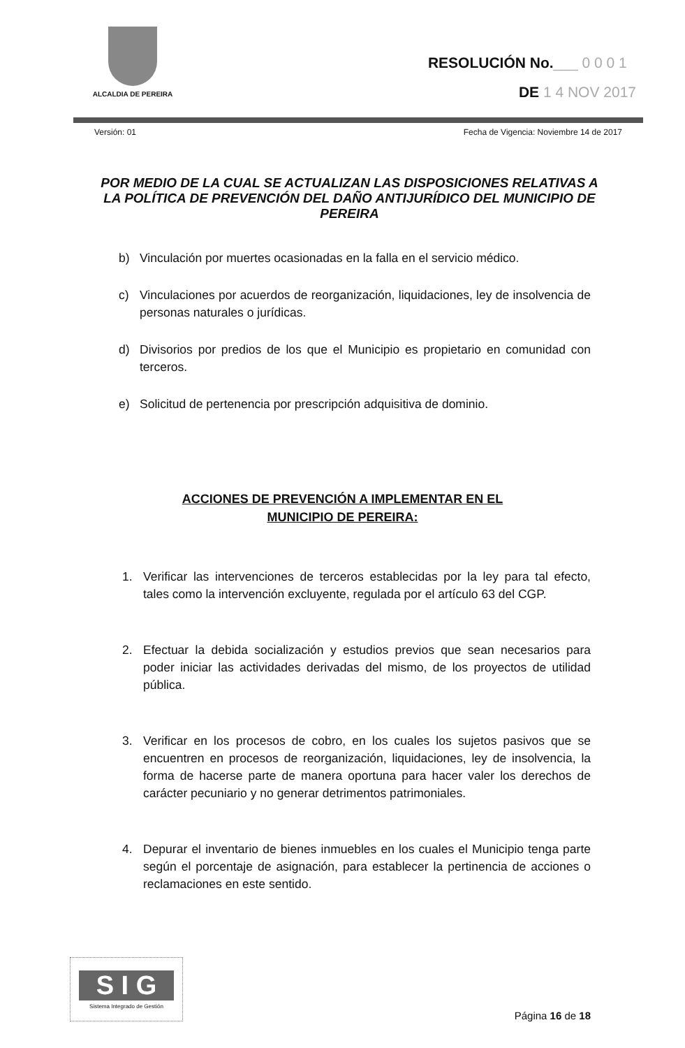ALCALDIA DE PEREIRA
RESOLUCIÓN No.___ 0 0 0 1
DE 1 4 NOV 2017
Versión: 01 Fecha de Vigencia: Noviembre 14 de 2017
POR MEDIO DE LA CUAL SE ACTUALIZAN LAS DISPOSICIONES RELATIVAS A LA POLÍTICA DE PREVENCIÓN DEL DAÑO ANTIJURÍDICO DEL MUNICIPIO DE PEREIRA
b) Vinculación por muertes ocasionadas en la falla en el servicio médico.
c) Vinculaciones por acuerdos de reorganización, liquidaciones, ley de insolvencia de personas naturales o jurídicas.
d) Divisorios por predios de los que el Municipio es propietario en comunidad con terceros.
e) Solicitud de pertenencia por prescripción adquisitiva de dominio.
ACCIONES DE PREVENCIÓN A IMPLEMENTAR EN EL
MUNICIPIO DE PEREIRA:
1. Verificar las intervenciones de terceros establecidas por la ley para tal efecto, tales como la intervención excluyente, regulada por el artículo 63 del CGP.
2. Efectuar la debida socialización y estudios previos que sean necesarios para poder iniciar las actividades derivadas del mismo, de los proyectos de utilidad pública.
3. Verificar en los procesos de cobro, en los cuales los sujetos pasivos que se encuentren en procesos de reorganización, liquidaciones, ley de insolvencia, la forma de hacerse parte de manera oportuna para hacer valer los derechos de carácter pecuniario y no generar detrimentos patrimoniales.
4. Depurar el inventario de bienes inmuebles en los cuales el Municipio tenga parte según el porcentaje de asignación, para establecer la pertinencia de acciones o reclamaciones en este sentido.
S I G
Sistema Integrado de Gestión
Página 16 de 18